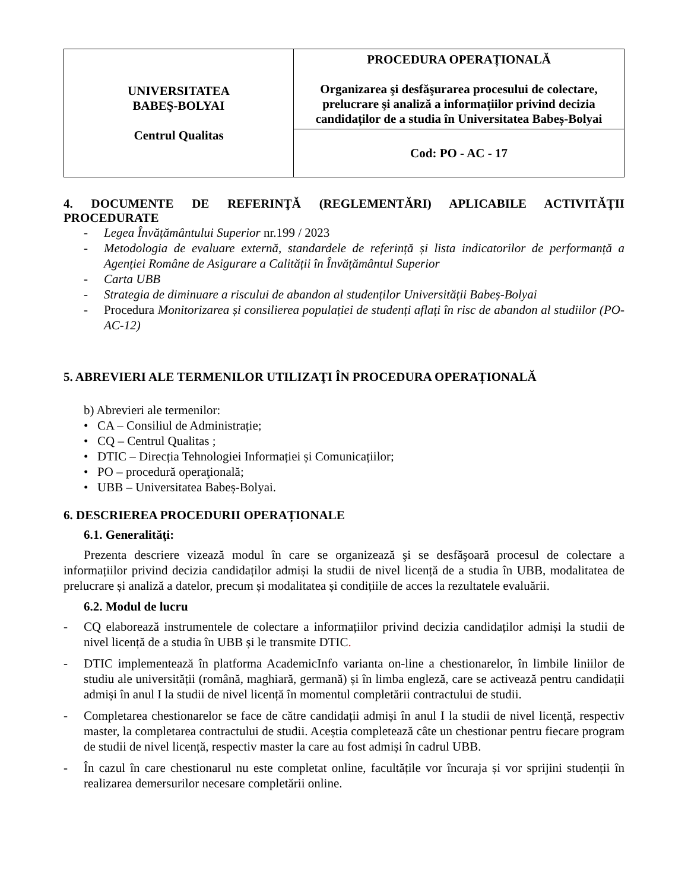| UNIVERSITATEA BABEŞ-BOLYAI Centrul Qualitas | PROCEDURA OPERAȚIONALĂ Organizarea şi desfăşurarea procesului de colectare, prelucrare şi analiză a informațiilor privind decizia candidaților de a studia în Universitatea Babeș-Bolyai |
| | Cod: PO - AC - 17 |
4. DOCUMENTE DE REFERINŢĂ (REGLEMENTĂRI) APLICABILE ACTIVITĂŢII PROCEDURATE
- Legea Învățământului Superior nr.199 / 2023
- Metodologia de evaluare externă, standardele de referință și lista indicatorilor de performanță a Agenției Române de Asigurare a Calității în Învățământul Superior
- Carta UBB
- Strategia de diminuare a riscului de abandon al studenților Universității Babeș-Bolyai
- Procedura Monitorizarea și consilierea populației de studenți aflați în risc de abandon al studiilor (PO-AC-12)
5. ABREVIERI ALE TERMENILOR UTILIZAŢI ÎN PROCEDURA OPERAȚIONALĂ
b) Abrevieri ale termenilor:
• CA – Consiliul de Administrație;
• CQ – Centrul Qualitas ;
• DTIC – Direcția Tehnologiei Informației și Comunicațiilor;
• PO – procedură operaţională;
• UBB – Universitatea Babeș-Bolyai.
6. DESCRIEREA PROCEDURII OPERAȚIONALE
6.1. Generalităţi:
Prezenta descriere vizează modul în care se organizează şi se desfăşoară procesul de colectare a informațiilor privind decizia candidaților admiși la studii de nivel licență de a studia în UBB, modalitatea de prelucrare și analiză a datelor, precum și modalitatea și condițiile de acces la rezultatele evaluării.
6.2. Modul de lucru
- CQ elaborează instrumentele de colectare a informațiilor privind decizia candidaților admiși la studii de nivel licență de a studia în UBB și le transmite DTIC.
- DTIC implementează în platforma AcademicInfo varianta on-line a chestionarelor, în limbile liniilor de studiu ale universității (română, maghiară, germană) și în limba engleză, care se activează pentru candidații admiși în anul I la studii de nivel licență în momentul completării contractului de studii.
- Completarea chestionarelor se face de către candidații admiși în anul I la studii de nivel licență, respectiv master, la completarea contractului de studii. Aceștia completează câte un chestionar pentru fiecare program de studii de nivel licență, respectiv master la care au fost admiși în cadrul UBB.
- În cazul în care chestionarul nu este completat online, facultățile vor încuraja și vor sprijini studenții în realizarea demersurilor necesare completării online.